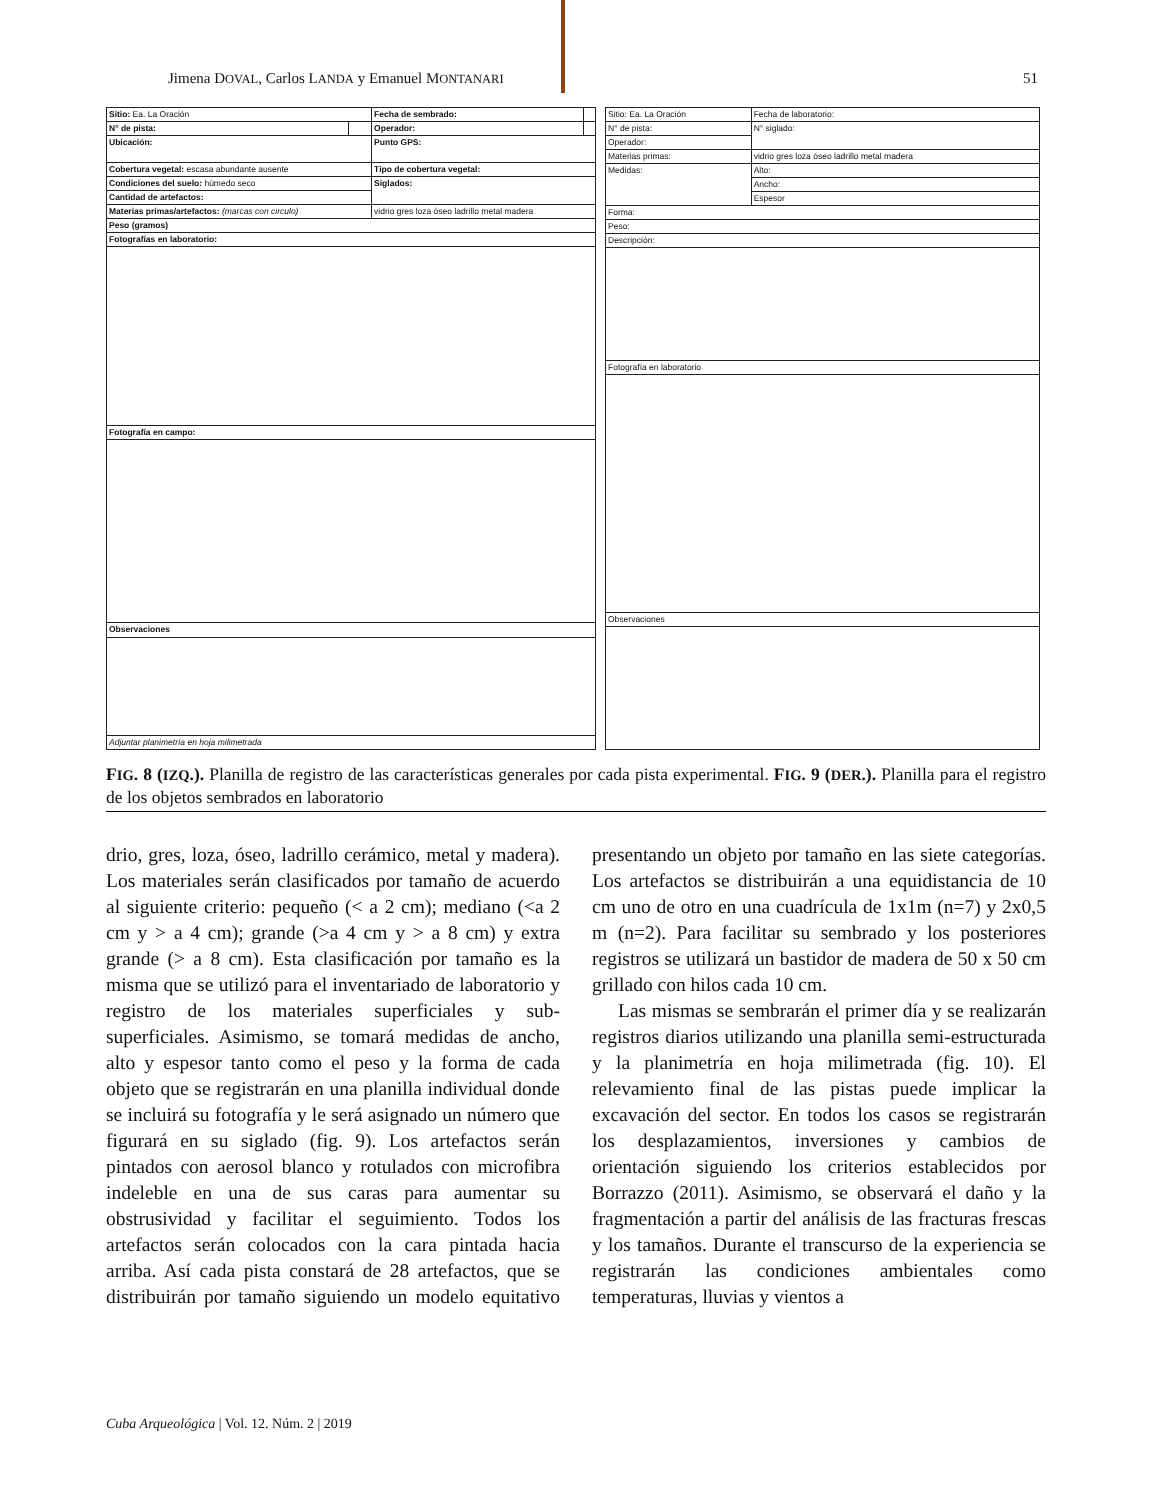Jimena DOVAL, Carlos LANDA y Emanuel MONTANARI 51
| Sitio: Ea. La Oración | | Fecha de sembrado: | |
| N° de pista: | | Operador: | |
| Ubicación: | | Punto GPS: | |
| Cobertura vegetal: escasa abundante ausente | | Tipo de cobertura vegetal: | |
| Condiciones del suelo: húmedo seco | | Siglados: | |
| Cantidad de artefactos: | | | |
| Materias primas/artefactos: (marcas con circulo) | | vidrio gres loza óseo ladrillo metal madera | |
| Peso (gramos) | | | |
| Fotografías en laboratorio: | | | |
| Fotografía en campo: | | | |
| Observaciones | | | |
| Adjuntar planimetría en hoja milimetrada | | | |
| Sitio: Ea. La Oración | | Fecha de laboratorio: |
| N° de pista: | | N° siglado: |
| Operador: | | |
| Materias primas: | vidrio gres loza óseo ladrillo metal madera | |
| Medidas: | Alto: | |
| | Ancho: | |
| | Espesor | |
| Forma: | | |
| Peso: | | |
| Descripción: | | |
| Fotografía en laboratorio | | |
| Observaciones | | |
FIG. 8 (IZQ.). Planilla de registro de las características generales por cada pista experimental. FIG. 9 (DER.). Planilla para el registro de los objetos sembrados en laboratorio
drio, gres, loza, óseo, ladrillo cerámico, metal y madera). Los materiales serán clasificados por tamaño de acuerdo al siguiente criterio: pequeño (< a 2 cm); mediano (<a 2 cm y > a 4 cm); grande (>a 4 cm y > a 8 cm) y extra grande (> a 8 cm). Esta clasificación por tamaño es la misma que se utilizó para el inventariado de laboratorio y registro de los materiales superficiales y sub-superficiales. Asimismo, se tomará medidas de ancho, alto y espesor tanto como el peso y la forma de cada objeto que se registrarán en una planilla individual donde se incluirá su fotografía y le será asignado un número que figurará en su siglado (fig. 9). Los artefactos serán pintados con aerosol blanco y rotulados con microfibra indeleble en una de sus caras para aumentar su obstrusividad y facilitar el seguimiento. Todos los artefactos serán colocados con la cara pintada hacia arriba. Así cada pista constará de 28 artefactos, que se distribuirán por tamaño siguiendo un modelo equitativo presentando un objeto por tamaño en las siete categorías. Los artefactos se distribuirán a una equidistancia de 10 cm uno de otro en una cuadrícula de 1x1m (n=7) y 2x0,5 m (n=2). Para facilitar su sembrado y los posteriores registros se utilizará un bastidor de madera de 50 x 50 cm grillado con hilos cada 10 cm.
Las mismas se sembrarán el primer día y se realizarán registros diarios utilizando una planilla semi-estructurada y la planimetría en hoja milimetrada (fig. 10). El relevamiento final de las pistas puede implicar la excavación del sector. En todos los casos se registrarán los desplazamientos, inversiones y cambios de orientación siguiendo los criterios establecidos por Borrazzo (2011). Asimismo, se observará el daño y la fragmentación a partir del análisis de las fracturas frescas y los tamaños. Durante el transcurso de la experiencia se registrarán las condiciones ambientales como temperaturas, lluvias y vientos a
Cuba Arqueológica | Vol. 12. Núm. 2 | 2019